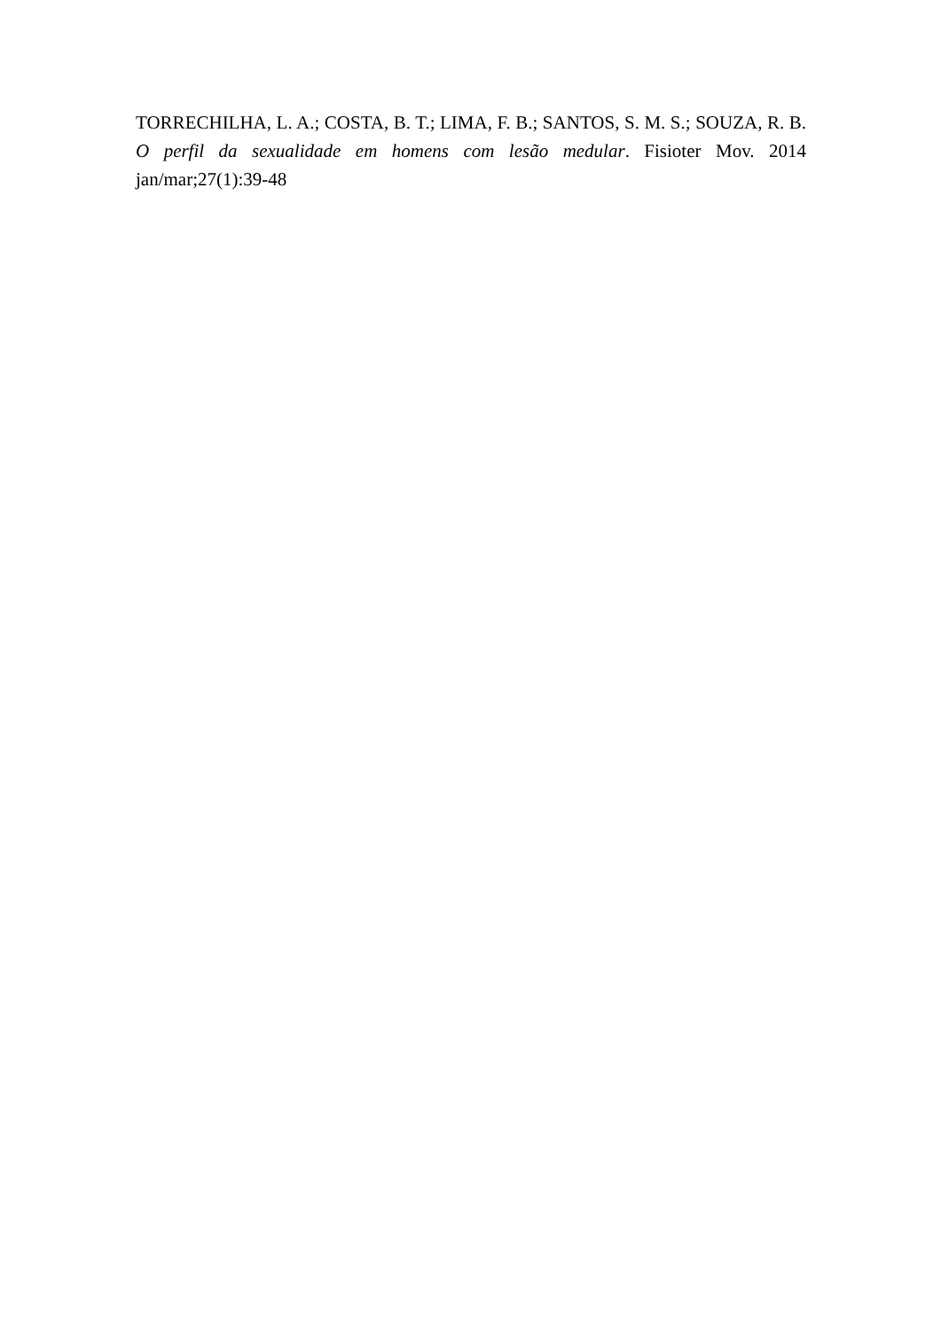TORRECHILHA, L. A.; COSTA, B. T.; LIMA, F. B.; SANTOS, S. M. S.; SOUZA, R. B. O perfil da sexualidade em homens com lesão medular. Fisioter Mov. 2014 jan/mar;27(1):39-48